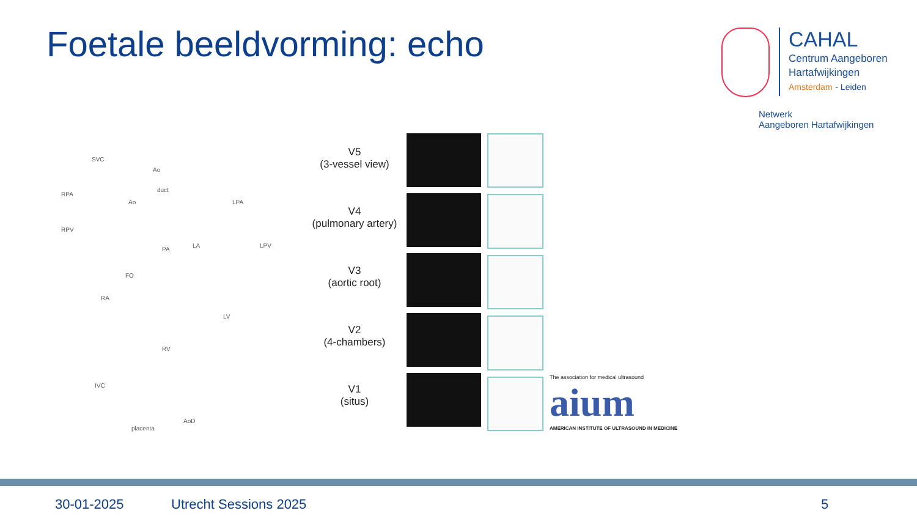Foetale beeldvorming: echo
CAHAL
Centrum Aangeboren
Hartafwijkingen
Amsterdam - Leiden
Netwerk
Aangeboren Hartafwijkingen
SVC
Ao
duct
RPA
Ao LPA
RPV
PA
LA LPV
FO
RA
LV
RV
IVC
placenta
AoD
V5
(3-vessel view)
V4
(pulmonary artery)
V3
(aortic root)
V2
(4-chambers)
V1
(situs)
The association for medical ultrasound
aium
AMERICAN INSTITUTE OF ULTRASOUND IN MEDICINE
30-01-2025 Utrecht Sessions 2025 5